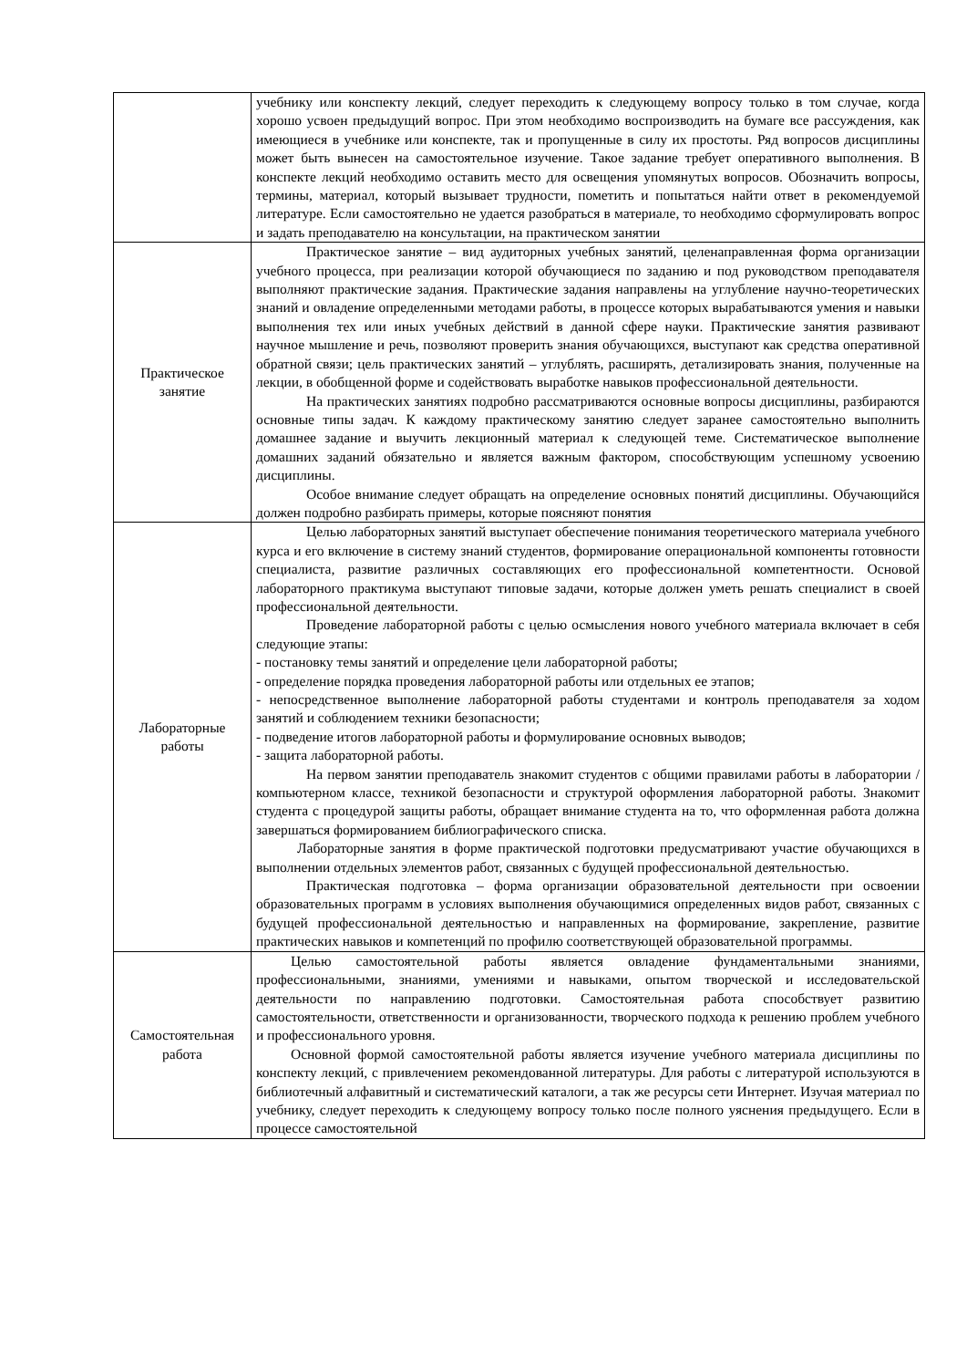| | учебнику или конспекту лекций, следует переходить к следующему вопросу только в том случае, когда хорошо усвоен предыдущий вопрос. При этом необходимо воспроизводить на бумаге все рассуждения, как имеющиеся в учебнике или конспекте, так и пропущенные в силу их простоты. Ряд вопросов дисциплины может быть вынесен на самостоятельное изучение. Такое задание требует оперативного выполнения. В конспекте лекций необходимо оставить место для освещения упомянутых вопросов. Обозначить вопросы, термины, материал, который вызывает трудности, пометить и попытаться найти ответ в рекомендуемой литературе. Если самостоятельно не удается разобраться в материале, то необходимо сформулировать вопрос и задать преподавателю на консультации, на практическом занятии |
| Практическое занятие | Практическое занятие – вид аудиторных учебных занятий, целенаправленная форма организации учебного процесса, при реализации которой обучающиеся по заданию и под руководством преподавателя выполняют практические задания. Практические задания направлены на углубление научно-теоретических знаний и овладение определенными методами работы, в процессе которых вырабатываются умения и навыки выполнения тех или иных учебных действий в данной сфере науки. Практические занятия развивают научное мышление и речь, позволяют проверить знания обучающихся, выступают как средства оперативной обратной связи; цель практических занятий – углублять, расширять, детализировать знания, полученные на лекции, в обобщенной форме и содействовать выработке навыков профессиональной деятельности. На практических занятиях подробно рассматриваются основные вопросы дисциплины, разбираются основные типы задач. К каждому практическому занятию следует заранее самостоятельно выполнить домашнее задание и выучить лекционный материал к следующей теме. Систематическое выполнение домашних заданий обязательно и является важным фактором, способствующим успешному усвоению дисциплины. Особое внимание следует обращать на определение основных понятий дисциплины. Обучающийся должен подробно разбирать примеры, которые поясняют понятия |
| Лабораторные работы | Целью лабораторных занятий выступает обеспечение понимания теоретического материала учебного курса и его включение в систему знаний студентов, формирование операциональной компоненты готовности специалиста, развитие различных составляющих его профессиональной компетентности. Основой лабораторного практикума выступают типовые задачи, которые должен уметь решать специалист в своей профессиональной деятельности. Проведение лабораторной работы с целью осмысления нового учебного материала включает в себя следующие этапы: - постановку темы занятий и определение цели лабораторной работы; - определение порядка проведения лабораторной работы или отдельных ее этапов; - непосредственное выполнение лабораторной работы студентами и контроль преподавателя за ходом занятий и соблюдением техники безопасности; - подведение итогов лабораторной работы и формулирование основных выводов; - защита лабораторной работы. На первом занятии преподаватель знакомит студентов с общими правилами работы в лаборатории / компьютерном классе, техникой безопасности и структурой оформления лабораторной работы. Знакомит студента с процедурой защиты работы, обращает внимание студента на то, что оформленная работа должна завершаться формированием библиографического списка. Лабораторные занятия в форме практической подготовки предусматривают участие обучающихся в выполнении отдельных элементов работ, связанных с будущей профессиональной деятельностью. Практическая подготовка – форма организации образовательной деятельности при освоении образовательных программ в условиях выполнения обучающимися определенных видов работ, связанных с будущей профессиональной деятельностью и направленных на формирование, закрепление, развитие практических навыков и компетенций по профилю соответствующей образовательной программы. |
| Самостоятельная работа | Целью самостоятельной работы является овладение фундаментальными знаниями, профессиональными, знаниями, умениями и навыками, опытом творческой и исследовательской деятельности по направлению подготовки. Самостоятельная работа способствует развитию самостоятельности, ответственности и организованности, творческого подхода к решению проблем учебного и профессионального уровня. Основной формой самостоятельной работы является изучение учебного материала дисциплины по конспекту лекций, с привлечением рекомендованной литературы. Для работы с литературой используются в библиотечный алфавитный и систематический каталоги, а так же ресурсы сети Интернет. Изучая материал по учебнику, следует переходить к следующему вопросу только после полного уяснения предыдущего. Если в процессе самостоятельной |